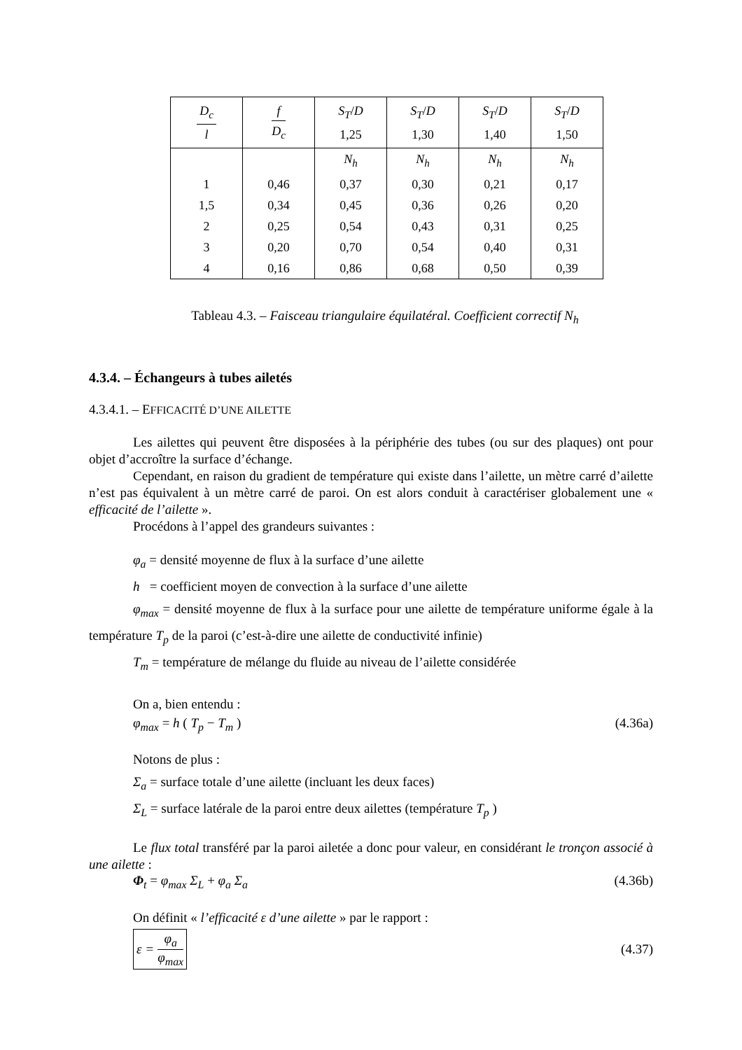| D<sub>c</sub> l | f D<sub>c</sub> | S<sub>T</sub> / D 1,25 | S<sub>T</sub> / D 1,30 | S<sub>T</sub> / D 1,40 | S<sub>T</sub> / D 1,50 |
| --- | --- | --- | --- | --- | --- |
| | | N<sub>h</sub> | N<sub>h</sub> | N<sub>h</sub> | N<sub>h</sub> |
| 1 | 0,46 | 0,37 | 0,30 | 0,21 | 0,17 |
| 1,5 | 0,34 | 0,45 | 0,36 | 0,26 | 0,20 |
| 2 | 0,25 | 0,54 | 0,43 | 0,31 | 0,25 |
| 3 | 0,20 | 0,70 | 0,54 | 0,40 | 0,31 |
| 4 | 0,16 | 0,86 | 0,68 | 0,50 | 0,39 |
Tableau 4.3. – Faisceau triangulaire équilatéral. Coefficient correctif N<sub>h</sub>
4.3.4. – Échangeurs à tubes ailetés
4.3.4.1. – EFFICACITÉ D’UNE AILETTE
Les ailettes qui peuvent être disposées à la périphérie des tubes (ou sur des plaques) ont pour objet d’accroître la surface d’échange.
Cependant, en raison du gradient de température qui existe dans l’ailette, un mètre carré d’ailette n’est pas équivalent à un mètre carré de paroi. On est alors conduit à caractériser globalement une « efficacité de l’ailette ».
Procédons à l’appel des grandeurs suivantes :
φ<sub>a</sub> = densité moyenne de flux à la surface d’une ailette
h = coefficient moyen de convection à la surface d’une ailette
φ<sub>max</sub> = densité moyenne de flux à la surface pour une ailette de température uniforme égale à la température T<sub>p</sub> de la paroi (c’est-à-dire une ailette de conductivité infinie)
T<sub>m</sub> = température de mélange du fluide au niveau de l’ailette considérée
On a, bien entendu :
φ<sub>max</sub> = h ( T<sub>p</sub> − T<sub>m</sub> ) (4.36a)
Notons de plus :
Σ<sub>a</sub> = surface totale d’une ailette (incluant les deux faces)
Σ<sub>L</sub> = surface latérale de la paroi entre deux ailettes (température T<sub>p</sub> )
Le flux total transféré par la paroi ailetée a donc pour valeur, en considérant le tronçon associé à une ailette :
Φ<sub>t</sub> = φ<sub>max</sub> Σ<sub>L</sub> + φ<sub>a</sub> Σ<sub>a</sub> (4.36b)
On définit « l’efficacité ε d’une ailette » par le rapport :
ε = φ<sub>a</sub> φ<sub>max</sub> (4.37)